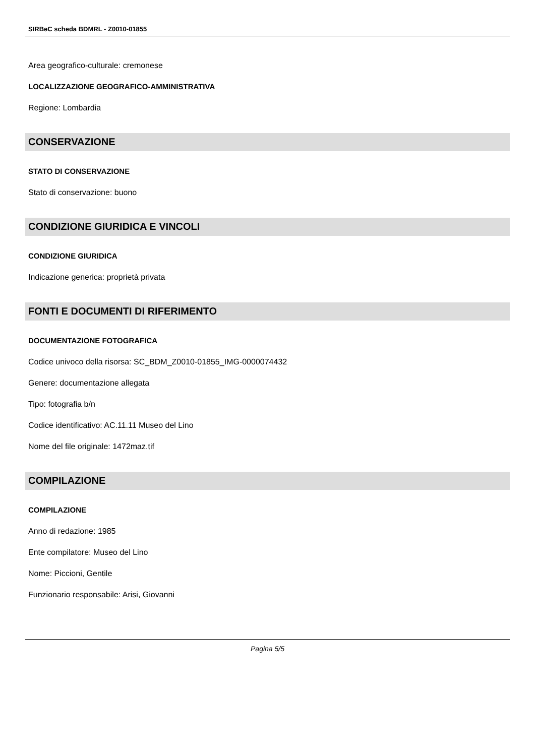SIRBeC scheda BDMRL - Z0010-01855
Area geografico-culturale: cremonese
LOCALIZZAZIONE GEOGRAFICO-AMMINISTRATIVA
Regione: Lombardia
CONSERVAZIONE
STATO DI CONSERVAZIONE
Stato di conservazione: buono
CONDIZIONE GIURIDICA E VINCOLI
CONDIZIONE GIURIDICA
Indicazione generica: proprietà privata
FONTI E DOCUMENTI DI RIFERIMENTO
DOCUMENTAZIONE FOTOGRAFICA
Codice univoco della risorsa: SC_BDM_Z0010-01855_IMG-0000074432
Genere: documentazione allegata
Tipo: fotografia b/n
Codice identificativo: AC.11.11 Museo del Lino
Nome del file originale: 1472maz.tif
COMPILAZIONE
COMPILAZIONE
Anno di redazione: 1985
Ente compilatore: Museo del Lino
Nome: Piccioni, Gentile
Funzionario responsabile: Arisi, Giovanni
Pagina 5/5